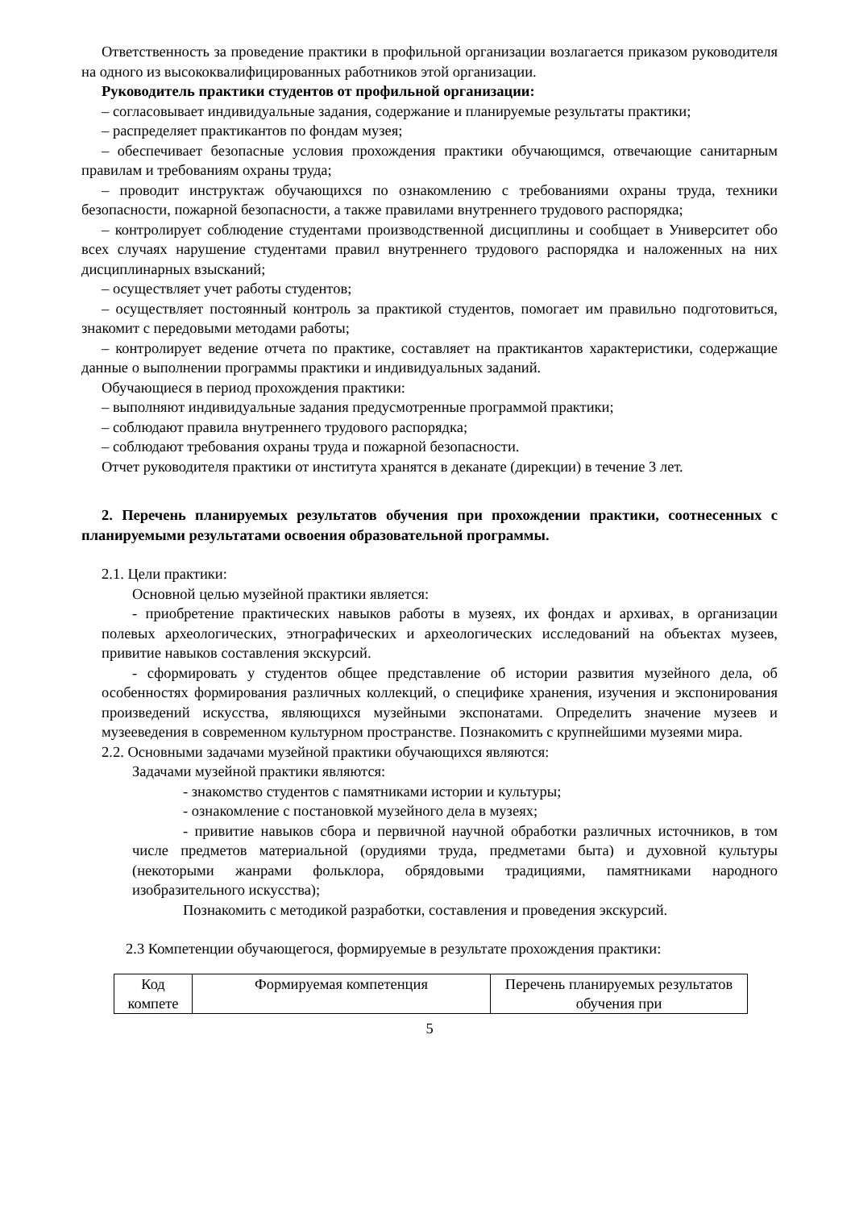Ответственность за проведение практики в профильной организации возлагается приказом руководителя на одного из высококвалифицированных работников этой организации.
Руководитель практики студентов от профильной организации:
– согласовывает индивидуальные задания, содержание и планируемые результаты практики;
– распределяет практикантов по фондам музея;
– обеспечивает безопасные условия прохождения практики обучающимся, отвечающие санитарным правилам и требованиям охраны труда;
– проводит инструктаж обучающихся по ознакомлению с требованиями охраны труда, техники безопасности, пожарной безопасности, а также правилами внутреннего трудового распорядка;
– контролирует соблюдение студентами производственной дисциплины и сообщает в Университет обо всех случаях нарушение студентами правил внутреннего трудового распорядка и наложенных на них дисциплинарных взысканий;
– осуществляет учет работы студентов;
– осуществляет постоянный контроль за практикой студентов, помогает им правильно подготовиться, знакомит с передовыми методами работы;
– контролирует ведение отчета по практике, составляет на практикантов характеристики, содержащие данные о выполнении программы практики и индивидуальных заданий.
Обучающиеся в период прохождения практики:
– выполняют индивидуальные задания предусмотренные программой практики;
– соблюдают правила внутреннего трудового распорядка;
– соблюдают требования охраны труда и пожарной безопасности.
Отчет руководителя практики от института хранятся в деканате (дирекции) в течение 3 лет.
2. Перечень планируемых результатов обучения при прохождении практики, соотнесенных с планируемыми результатами освоения образовательной программы.
2.1. Цели практики:
Основной целью музейной практики является:
- приобретение практических навыков работы в музеях, их фондах и архивах, в организации полевых археологических, этнографических и археологических исследований на объектах музеев, привитие навыков составления экскурсий.
- сформировать у студентов общее представление об истории развития музейного дела, об особенностях формирования различных коллекций, о специфике хранения, изучения и экспонирования произведений искусства, являющихся музейными экспонатами. Определить значение музеев и музееведения в современном культурном пространстве. Познакомить с крупнейшими музеями мира.
2.2. Основными задачами музейной практики обучающихся являются:
Задачами музейной практики являются:
- знакомство студентов с памятниками истории и культуры;
- ознакомление с постановкой музейного дела в музеях;
- привитие навыков сбора и первичной научной обработки различных источников, в том числе предметов материальной (орудиями труда, предметами быта) и духовной культуры (некоторыми жанрами фольклора, обрядовыми традициями, памятниками народного изобразительного искусства);
Познакомить с методикой разработки, составления и проведения экскурсий.
2.3 Компетенции обучающегося, формируемые в результате прохождения практики:
| Код компете | Формируемая компетенция | Перечень планируемых результатов обучения при |
5